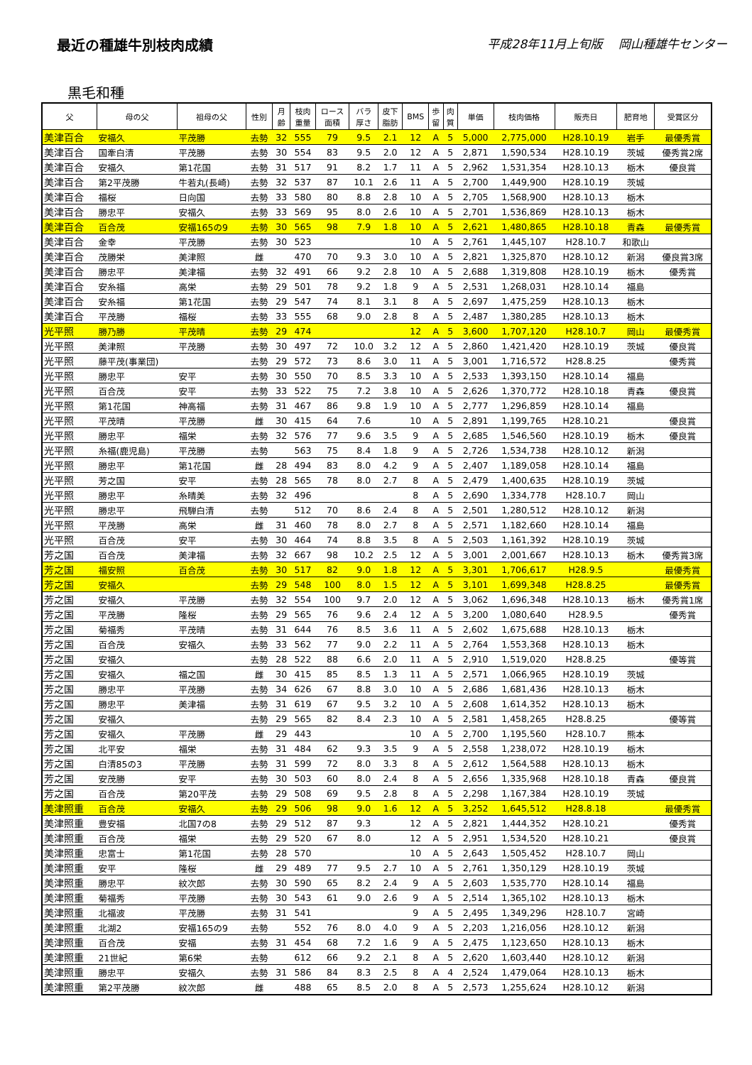最近の種雄牛別枝肉成績
平成28年11月上旬版　 岡山種雄牛センター
黒毛和種
| 父 | 母の父 | 祖母の父 | 性別 | 月 齢 | 枝肉 重量 | ロース 面積 | バラ 厚さ | 皮下 脂肪 | BMS | 歩 留 | 肉 質 | 単価 | 枝肉価格 | 販売日 | 肥育地 | 受賞区分 |
| --- | --- | --- | --- | --- | --- | --- | --- | --- | --- | --- | --- | --- | --- | --- | --- | --- |
| 美津百合 | 安福久 | 平茂勝 | 去勢 | 32 | 555 | 79 | 9.5 | 2.1 | 12 | A | 5 | 5,000 | 2,775,000 | H28.10.19 | 岩手 | 最優秀賞 |
| 美津百合 | 国牽白清 | 平茂勝 | 去勢 | 30 | 554 | 83 | 9.5 | 2.0 | 12 | A | 5 | 2,871 | 1,590,534 | H28.10.19 | 茨城 | 優秀賞2席 |
| 美津百合 | 安福久 | 第1花国 | 去勢 | 31 | 517 | 91 | 8.2 | 1.7 | 11 | A | 5 | 2,962 | 1,531,354 | H28.10.13 | 栃木 | 優良賞 |
| 美津百合 | 第2平茂勝 | 牛若丸(長崎) | 去勢 | 32 | 537 | 87 | 10.1 | 2.6 | 11 | A | 5 | 2,700 | 1,449,900 | H28.10.19 | 茨城 | |
| 美津百合 | 福桜 | 日向国 | 去勢 | 33 | 580 | 80 | 8.8 | 2.8 | 10 | A | 5 | 2,705 | 1,568,900 | H28.10.13 | 栃木 | |
| 美津百合 | 勝忠平 | 安福久 | 去勢 | 33 | 569 | 95 | 8.0 | 2.6 | 10 | A | 5 | 2,701 | 1,536,869 | H28.10.13 | 栃木 | |
| 美津百合 | 百合茂 | 安福165の9 | 去勢 | 30 | 565 | 98 | 7.9 | 1.8 | 10 | A | 5 | 2,621 | 1,480,865 | H28.10.18 | 青森 | 最優秀賞 |
| 美津百合 | 金幸 | 平茂勝 | 去勢 | 30 | 523 | | | | 10 | A | 5 | 2,761 | 1,445,107 | H28.10.7 | 和歌山 | |
| 美津百合 | 茂勝栄 | 美津照 | 雌 | | 470 | 70 | 9.3 | 3.0 | 10 | A | 5 | 2,821 | 1,325,870 | H28.10.12 | 新潟 | 優良賞3席 |
| 美津百合 | 勝忠平 | 美津福 | 去勢 | 32 | 491 | 66 | 9.2 | 2.8 | 10 | A | 5 | 2,688 | 1,319,808 | H28.10.19 | 栃木 | 優秀賞 |
| 美津百合 | 安糸福 | 高栄 | 去勢 | 29 | 501 | 78 | 9.2 | 1.8 | 9 | A | 5 | 2,531 | 1,268,031 | H28.10.14 | 福島 | |
| 美津百合 | 安糸福 | 第1花国 | 去勢 | 29 | 547 | 74 | 8.1 | 3.1 | 8 | A | 5 | 2,697 | 1,475,259 | H28.10.13 | 栃木 | |
| 美津百合 | 平茂勝 | 福桜 | 去勢 | 33 | 555 | 68 | 9.0 | 2.8 | 8 | A | 5 | 2,487 | 1,380,285 | H28.10.13 | 栃木 | |
| 光平照 | 勝乃勝 | 平茂晴 | 去勢 | 29 | 474 | | | | 12 | A | 5 | 3,600 | 1,707,120 | H28.10.7 | 岡山 | 最優秀賞 |
| 光平照 | 美津照 | 平茂勝 | 去勢 | 30 | 497 | 72 | 10.0 | 3.2 | 12 | A | 5 | 2,860 | 1,421,420 | H28.10.19 | 茨城 | 優良賞 |
| 光平照 | 藤平茂(事業団) | | 去勢 | 29 | 572 | 73 | 8.6 | 3.0 | 11 | A | 5 | 3,001 | 1,716,572 | H28.8.25 | | 優秀賞 |
| 光平照 | 勝忠平 | 安平 | 去勢 | 30 | 550 | 70 | 8.5 | 3.3 | 10 | A | 5 | 2,533 | 1,393,150 | H28.10.14 | 福島 | |
| 光平照 | 百合茂 | 安平 | 去勢 | 33 | 522 | 75 | 7.2 | 3.8 | 10 | A | 5 | 2,626 | 1,370,772 | H28.10.18 | 青森 | 優良賞 |
| 光平照 | 第1花国 | 神高福 | 去勢 | 31 | 467 | 86 | 9.8 | 1.9 | 10 | A | 5 | 2,777 | 1,296,859 | H28.10.14 | 福島 | |
| 光平照 | 平茂晴 | 平茂勝 | 雌 | 30 | 415 | 64 | 7.6 | | 10 | A | 5 | 2,891 | 1,199,765 | H28.10.21 | | 優良賞 |
| 光平照 | 勝忠平 | 福栄 | 去勢 | 32 | 576 | 77 | 9.6 | 3.5 | 9 | A | 5 | 2,685 | 1,546,560 | H28.10.19 | 栃木 | 優良賞 |
| 光平照 | 糸福(鹿児島) | 平茂勝 | 去勢 | | 563 | 75 | 8.4 | 1.8 | 9 | A | 5 | 2,726 | 1,534,738 | H28.10.12 | 新潟 | |
| 光平照 | 勝忠平 | 第1花国 | 雌 | 28 | 494 | 83 | 8.0 | 4.2 | 9 | A | 5 | 2,407 | 1,189,058 | H28.10.14 | 福島 | |
| 光平照 | 芳之国 | 安平 | 去勢 | 28 | 565 | 78 | 8.0 | 2.7 | 8 | A | 5 | 2,479 | 1,400,635 | H28.10.19 | 茨城 | |
| 光平照 | 勝忠平 | 糸晴美 | 去勢 | 32 | 496 | | | | 8 | A | 5 | 2,690 | 1,334,778 | H28.10.7 | 岡山 | |
| 光平照 | 勝忠平 | 飛騨白清 | 去勢 | | 512 | 70 | 8.6 | 2.4 | 8 | A | 5 | 2,501 | 1,280,512 | H28.10.12 | 新潟 | |
| 光平照 | 平茂勝 | 高栄 | 雌 | 31 | 460 | 78 | 8.0 | 2.7 | 8 | A | 5 | 2,571 | 1,182,660 | H28.10.14 | 福島 | |
| 光平照 | 百合茂 | 安平 | 去勢 | 30 | 464 | 74 | 8.8 | 3.5 | 8 | A | 5 | 2,503 | 1,161,392 | H28.10.19 | 茨城 | |
| 芳之国 | 百合茂 | 美津福 | 去勢 | 32 | 667 | 98 | 10.2 | 2.5 | 12 | A | 5 | 3,001 | 2,001,667 | H28.10.13 | 栃木 | 優秀賞3席 |
| 芳之国 | 福安照 | 百合茂 | 去勢 | 30 | 517 | 82 | 9.0 | 1.8 | 12 | A | 5 | 3,301 | 1,706,617 | H28.9.5 | | 最優秀賞 |
| 芳之国 | 安福久 | | 去勢 | 29 | 548 | 100 | 8.0 | 1.5 | 12 | A | 5 | 3,101 | 1,699,348 | H28.8.25 | | 最優秀賞 |
| 芳之国 | 安福久 | 平茂勝 | 去勢 | 32 | 554 | 100 | 9.7 | 2.0 | 12 | A | 5 | 3,062 | 1,696,348 | H28.10.13 | 栃木 | 優秀賞1席 |
| 芳之国 | 平茂勝 | 隆桜 | 去勢 | 29 | 565 | 76 | 9.6 | 2.4 | 12 | A | 5 | 3,200 | 1,080,640 | H28.9.5 | | 優秀賞 |
| 芳之国 | 菊福秀 | 平茂晴 | 去勢 | 31 | 644 | 76 | 8.5 | 3.6 | 11 | A | 5 | 2,602 | 1,675,688 | H28.10.13 | 栃木 | |
| 芳之国 | 百合茂 | 安福久 | 去勢 | 33 | 562 | 77 | 9.0 | 2.2 | 11 | A | 5 | 2,764 | 1,553,368 | H28.10.13 | 栃木 | |
| 芳之国 | 安福久 | | 去勢 | 28 | 522 | 88 | 6.6 | 2.0 | 11 | A | 5 | 2,910 | 1,519,020 | H28.8.25 | | 優等賞 |
| 芳之国 | 安福久 | 福之国 | 雌 | 30 | 415 | 85 | 8.5 | 1.3 | 11 | A | 5 | 2,571 | 1,066,965 | H28.10.19 | 茨城 | |
| 芳之国 | 勝忠平 | 平茂勝 | 去勢 | 34 | 626 | 67 | 8.8 | 3.0 | 10 | A | 5 | 2,686 | 1,681,436 | H28.10.13 | 栃木 | |
| 芳之国 | 勝忠平 | 美津福 | 去勢 | 31 | 619 | 67 | 9.5 | 3.2 | 10 | A | 5 | 2,608 | 1,614,352 | H28.10.13 | 栃木 | |
| 芳之国 | 安福久 | | 去勢 | 29 | 565 | 82 | 8.4 | 2.3 | 10 | A | 5 | 2,581 | 1,458,265 | H28.8.25 | | 優等賞 |
| 芳之国 | 安福久 | 平茂勝 | 雌 | 29 | 443 | | | | 10 | A | 5 | 2,700 | 1,195,560 | H28.10.7 | 熊本 | |
| 芳之国 | 北平安 | 福栄 | 去勢 | 31 | 484 | 62 | 9.3 | 3.5 | 9 | A | 5 | 2,558 | 1,238,072 | H28.10.19 | 栃木 | |
| 芳之国 | 白清85の3 | 平茂勝 | 去勢 | 31 | 599 | 72 | 8.0 | 3.3 | 8 | A | 5 | 2,612 | 1,564,588 | H28.10.13 | 栃木 | |
| 芳之国 | 安茂勝 | 安平 | 去勢 | 30 | 503 | 60 | 8.0 | 2.4 | 8 | A | 5 | 2,656 | 1,335,968 | H28.10.18 | 青森 | 優良賞 |
| 芳之国 | 百合茂 | 第20平茂 | 去勢 | 29 | 508 | 69 | 9.5 | 2.8 | 8 | A | 5 | 2,298 | 1,167,384 | H28.10.19 | 茨城 | |
| 美津照重 | 百合茂 | 安福久 | 去勢 | 29 | 506 | 98 | 9.0 | 1.6 | 12 | A | 5 | 3,252 | 1,645,512 | H28.8.18 | | 最優秀賞 |
| 美津照重 | 豊安福 | 北国7の8 | 去勢 | 29 | 512 | 87 | 9.3 | | 12 | A | 5 | 2,821 | 1,444,352 | H28.10.21 | | 優秀賞 |
| 美津照重 | 百合茂 | 福栄 | 去勢 | 29 | 520 | 67 | 8.0 | | 12 | A | 5 | 2,951 | 1,534,520 | H28.10.21 | | 優良賞 |
| 美津照重 | 忠富士 | 第1花国 | 去勢 | 28 | 570 | | | | 10 | A | 5 | 2,643 | 1,505,452 | H28.10.7 | 岡山 | |
| 美津照重 | 安平 | 隆桜 | 雌 | 29 | 489 | 77 | 9.5 | 2.7 | 10 | A | 5 | 2,761 | 1,350,129 | H28.10.19 | 茨城 | |
| 美津照重 | 勝忠平 | 紋次郎 | 去勢 | 30 | 590 | 65 | 8.2 | 2.4 | 9 | A | 5 | 2,603 | 1,535,770 | H28.10.14 | 福島 | |
| 美津照重 | 菊福秀 | 平茂勝 | 去勢 | 30 | 543 | 61 | 9.0 | 2.6 | 9 | A | 5 | 2,514 | 1,365,102 | H28.10.13 | 栃木 | |
| 美津照重 | 北福波 | 平茂勝 | 去勢 | 31 | 541 | | | | 9 | A | 5 | 2,495 | 1,349,296 | H28.10.7 | 宮崎 | |
| 美津照重 | 北湖2 | 安福165の9 | 去勢 | | 552 | 76 | 8.0 | 4.0 | 9 | A | 5 | 2,203 | 1,216,056 | H28.10.12 | 新潟 | |
| 美津照重 | 百合茂 | 安福 | 去勢 | 31 | 454 | 68 | 7.2 | 1.6 | 9 | A | 5 | 2,475 | 1,123,650 | H28.10.13 | 栃木 | |
| 美津照重 | 21世紀 | 第6栄 | 去勢 | | 612 | 66 | 9.2 | 2.1 | 8 | A | 5 | 2,620 | 1,603,440 | H28.10.12 | 新潟 | |
| 美津照重 | 勝忠平 | 安福久 | 去勢 | 31 | 586 | 84 | 8.3 | 2.5 | 8 | A | 4 | 2,524 | 1,479,064 | H28.10.13 | 栃木 | |
| 美津照重 | 第2平茂勝 | 紋次郎 | 雌 | | 488 | 65 | 8.5 | 2.0 | 8 | A | 5 | 2,573 | 1,255,624 | H28.10.12 | 新潟 | |